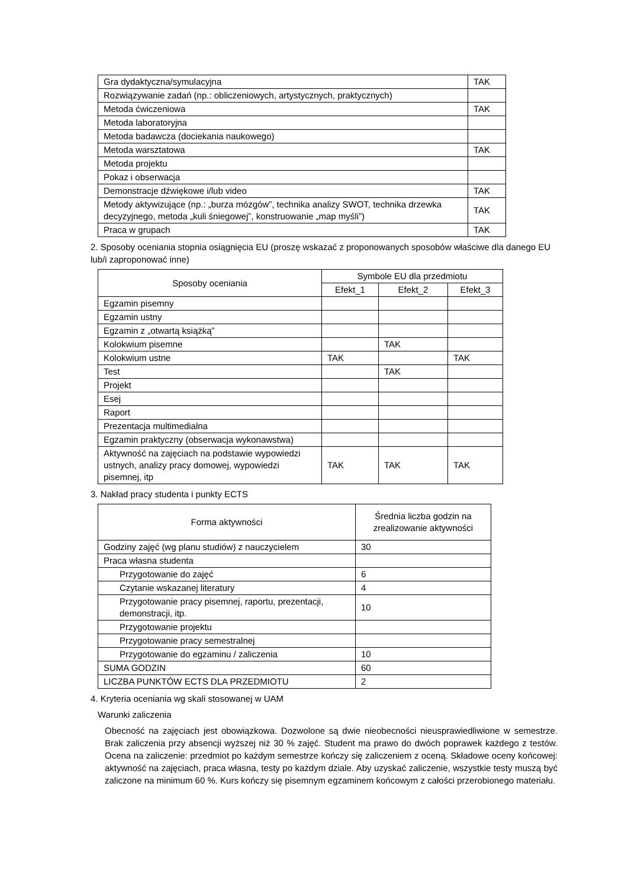| Gra dydaktyczna/symulacyjna | TAK |
| Rozwiązywanie zadań (np.: obliczeniowych, artystycznych, praktycznych) | |
| Metoda ćwiczeniowa | TAK |
| Metoda laboratoryjna | |
| Metoda badawcza (dociekania naukowego) | |
| Metoda warsztatowa | TAK |
| Metoda projektu | |
| Pokaz i obserwacja | |
| Demonstracje dźwiękowe i/lub video | TAK |
| Metody aktywizujące (np.: „burza mózgów”, technika analizy SWOT, technika drzewka decyzyjnego, metoda „kuli śniegowej”, konstruowanie „map myśli”) | TAK |
| Praca w grupach | TAK |
2. Sposoby oceniania stopnia osiągnięcia EU (proszę wskazać z proponowanych sposobów właściwe dla danego EU lub/i zaproponować inne)
| Sposoby oceniania | Symbole EU dla przedmiotu | | |
| --- | --- | --- | --- |
| | Efekt_1 | Efekt_2 | Efekt_3 |
| Egzamin pisemny | | | |
| Egzamin ustny | | | |
| Egzamin z „otwartą książką” | | | |
| Kolokwium pisemne | | TAK | |
| Kolokwium ustne | TAK | | TAK |
| Test | | TAK | |
| Projekt | | | |
| Esej | | | |
| Raport | | | |
| Prezentacja multimedialna | | | |
| Egzamin praktyczny (obserwacja wykonawstwa) | | | |
| Aktywność na zajęciach na podstawie wypowiedzi ustnych, analizy pracy domowej, wypowiedzi pisemnej, itp | TAK | TAK | TAK |
3. Nakład pracy studenta i punkty ECTS
| Forma aktywności | Średnia liczba godzin na zrealizowanie aktywności |
| --- | --- |
| Godziny zajęć (wg planu studiów) z nauczycielem | 30 |
| Praca własna studenta | |
| Przygotowanie do zajęć | 6 |
| Czytanie wskazanej literatury | 4 |
| Przygotowanie pracy pisemnej, raportu, prezentacji, demonstracji, itp. | 10 |
| Przygotowanie projektu | |
| Przygotowanie pracy semestralnej | |
| Przygotowanie do egzaminu / zaliczenia | 10 |
| SUMA GODZIN | 60 |
| LICZBA PUNKTÓW ECTS DLA PRZEDMIOTU | 2 |
4. Kryteria oceniania wg skali stosowanej w UAM
Warunki zaliczenia
Obecność na zajęciach jest obowiązkowa. Dozwolone są dwie nieobecności nieusprawiedliwione w semestrze. Brak zaliczenia przy absencji wyższej niż 30 % zajęć. Student ma prawo do dwóch poprawek każdego z testów. Ocena na zaliczenie: przedmiot po każdym semestrze kończy się zaliczeniem z oceną. Składowe oceny końcowej: aktywność na zajęciach, praca własna, testy po każdym dziale. Aby uzyskać zaliczenie, wszystkie testy muszą być zaliczone na minimum 60 %. Kurs kończy się pisemnym egzaminem końcowym z całości przerobionego materiału.